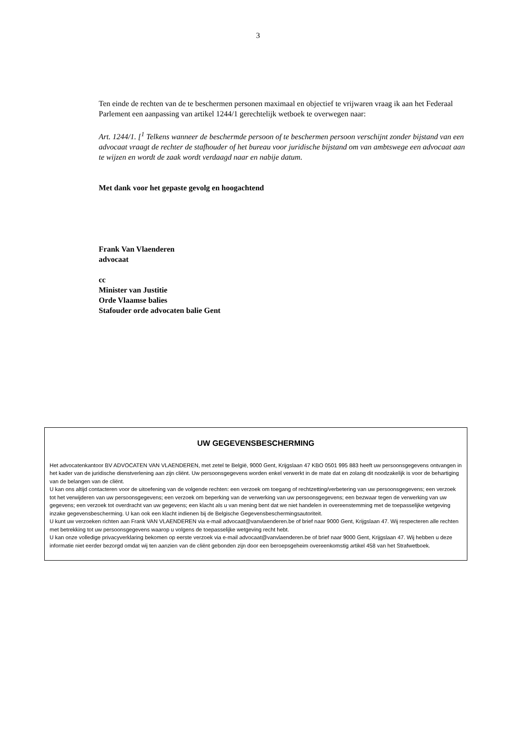3
Ten einde de rechten van de te beschermen personen maximaal en objectief te vrijwaren vraag ik aan het Federaal Parlement een aanpassing van artikel 1244/1 gerechtelijk wetboek te overwegen naar:
Art. 1244/1. [<sup>1</sup> Telkens wanneer de beschermde persoon of te beschermen persoon verschijnt zonder bijstand van een advocaat vraagt de rechter de stafhouder of het bureau voor juridische bijstand om van ambtswege een advocaat aan te wijzen en wordt de zaak wordt verdaagd naar en nabije datum.
Met dank voor het gepaste gevolg en hoogachtend
Frank Van Vlaenderen
advocaat
cc
Minister van Justitie
Orde Vlaamse balies
Stafouder orde advocaten balie Gent
UW GEGEVENSBESCHERMING
Het advocatenkantoor BV ADVOCATEN VAN VLAENDEREN, met zetel te België, 9000 Gent, Krijgslaan 47 KBO 0501 995 883 heeft uw persoonsgegevens ontvangen in het kader van de juridische dienstverlening aan zijn cliënt. Uw persoonsgegevens worden enkel verwerkt in de mate dat en zolang dit noodzakelijk is voor de behartiging van de belangen van de cliënt.
U kan ons altijd contacteren voor de uitoefening van de volgende rechten: een verzoek om toegang of rechtzetting/verbetering van uw persoonsgegevens; een verzoek tot het verwijderen van uw persoonsgegevens; een verzoek om beperking van de verwerking van uw persoonsgegevens; een bezwaar tegen de verwerking van uw gegevens; een verzoek tot overdracht van uw gegevens; een klacht als u van mening bent dat we niet handelen in overeenstemming met de toepasselijke wetgeving inzake gegevensbescherming. U kan ook een klacht indienen bij de Belgische Gegevensbeschermingsautoriteit.
U kunt uw verzoeken richten aan Frank VAN VLAENDEREN via e-mail advocaat@vanvlaenderen.be of brief naar 9000 Gent, Krijgslaan 47. Wij respecteren alle rechten met betrekking tot uw persoonsgegevens waarop u volgens de toepasselijke wetgeving recht hebt.
U kan onze volledige privacyverklaring bekomen op eerste verzoek via e-mail advocaat@vanvlaenderen.be of brief naar 9000 Gent, Krijgslaan 47. Wij hebben u deze informatie niet eerder bezorgd omdat wij ten aanzien van de cliënt gebonden zijn door een beroepsgeheim overeenkomstig artikel 458 van het Strafwetboek.